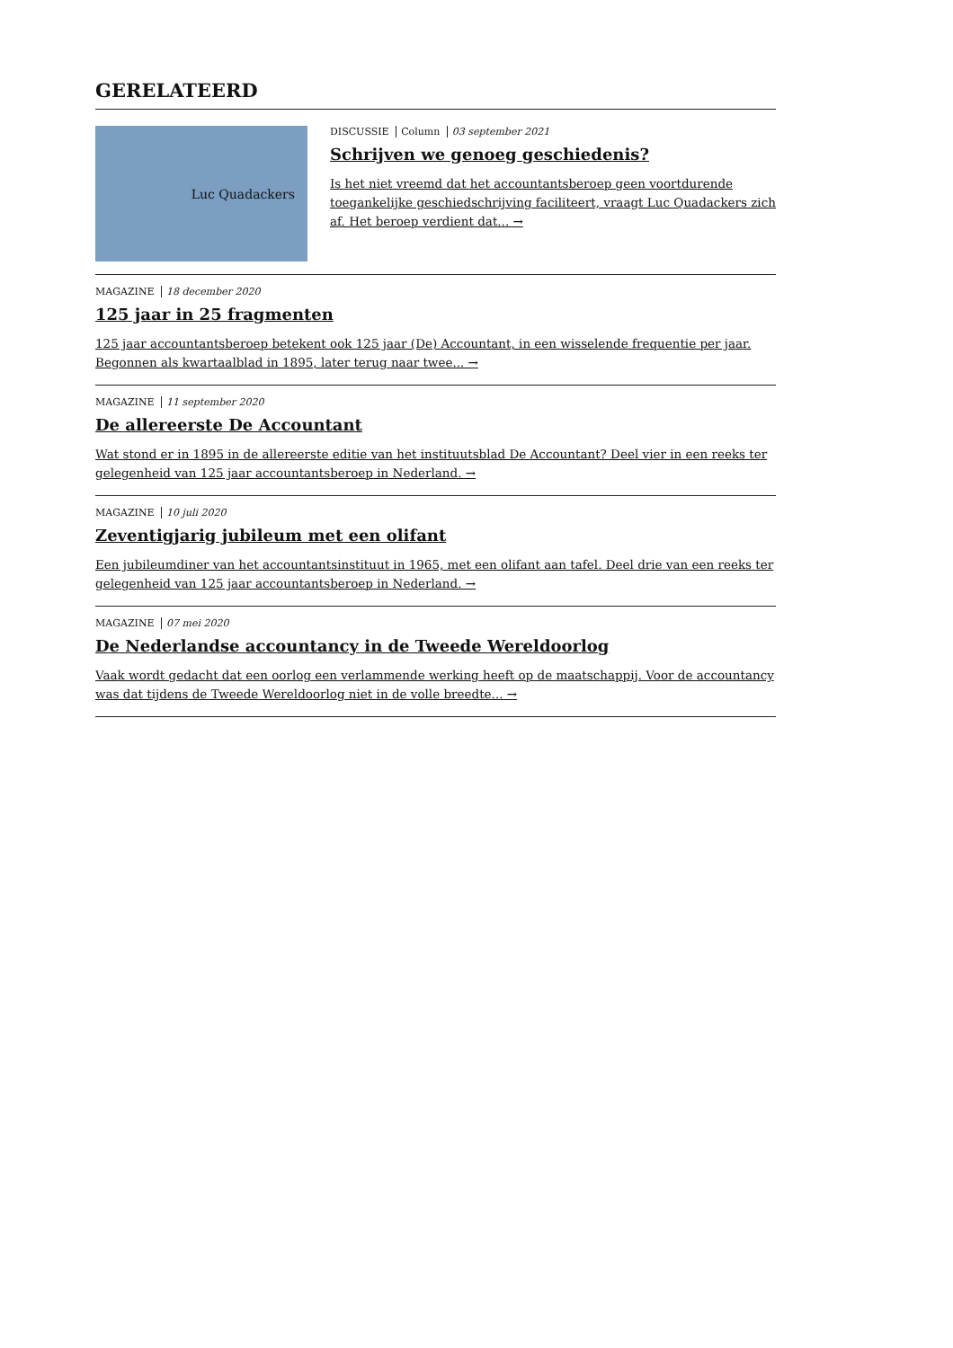GERELATEERD
Luc Quadackers
DISCUSSIE Column 03 september 2021
Schrijven we genoeg geschiedenis?
Is het niet vreemd dat het accountantsberoep geen voortdurende toegankelijke geschiedschrijving faciliteert, vraagt Luc Quadackers zich af. Het beroep verdient dat... →
MAGAZINE 18 december 2020
125 jaar in 25 fragmenten
125 jaar accountantsberoep betekent ook 125 jaar (De) Accountant, in een wisselende frequentie per jaar. Begonnen als kwartaalblad in 1895, later terug naar twee... →
MAGAZINE 11 september 2020
De allereerste De Accountant
Wat stond er in 1895 in de allereerste editie van het instituutsblad De Accountant? Deel vier in een reeks ter gelegenheid van 125 jaar accountantsberoep in Nederland. →
MAGAZINE 10 juli 2020
Zeventigjarig jubileum met een olifant
Een jubileumdiner van het accountantsinstituut in 1965, met een olifant aan tafel. Deel drie van een reeks ter gelegenheid van 125 jaar accountantsberoep in Nederland. →
MAGAZINE 07 mei 2020
De Nederlandse accountancy in de Tweede Wereldoorlog
Vaak wordt gedacht dat een oorlog een verlammende werking heeft op de maatschappij. Voor de accountancy was dat tijdens de Tweede Wereldoorlog niet in de volle breedte... →